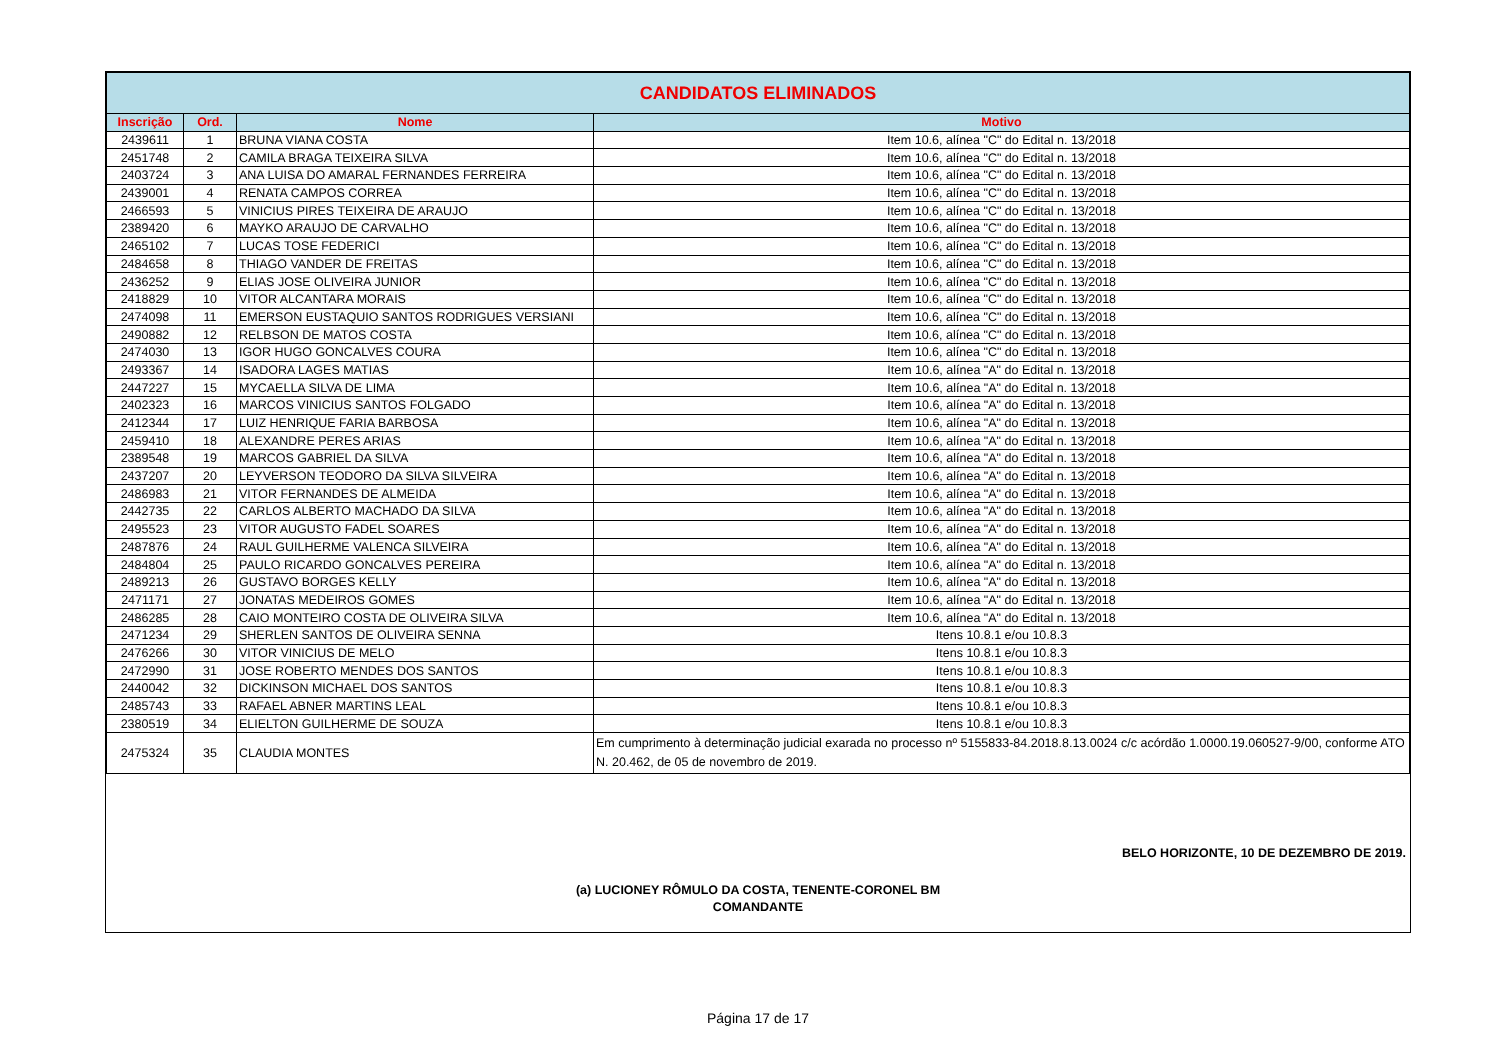| CANDIDATOS ELIMINADOS | | | |
| Inscrição | Ord. | Nome | Motivo |
| 2439611 | 1 | BRUNA VIANA COSTA | Item 10.6, alínea "C" do Edital n. 13/2018 |
| 2451748 | 2 | CAMILA BRAGA TEIXEIRA SILVA | Item 10.6, alínea "C" do Edital n. 13/2018 |
| 2403724 | 3 | ANA LUISA DO AMARAL FERNANDES FERREIRA | Item 10.6, alínea "C" do Edital n. 13/2018 |
| 2439001 | 4 | RENATA CAMPOS CORREA | Item 10.6, alínea "C" do Edital n. 13/2018 |
| 2466593 | 5 | VINICIUS PIRES TEIXEIRA DE ARAUJO | Item 10.6, alínea "C" do Edital n. 13/2018 |
| 2389420 | 6 | MAYKO ARAUJO DE CARVALHO | Item 10.6, alínea "C" do Edital n. 13/2018 |
| 2465102 | 7 | LUCAS TOSE FEDERICI | Item 10.6, alínea "C" do Edital n. 13/2018 |
| 2484658 | 8 | THIAGO VANDER DE FREITAS | Item 10.6, alínea "C" do Edital n. 13/2018 |
| 2436252 | 9 | ELIAS JOSE OLIVEIRA JUNIOR | Item 10.6, alínea "C" do Edital n. 13/2018 |
| 2418829 | 10 | VITOR ALCANTARA MORAIS | Item 10.6, alínea "C" do Edital n. 13/2018 |
| 2474098 | 11 | EMERSON EUSTAQUIO SANTOS RODRIGUES VERSIANI | Item 10.6, alínea "C" do Edital n. 13/2018 |
| 2490882 | 12 | RELBSON DE MATOS COSTA | Item 10.6, alínea "C" do Edital n. 13/2018 |
| 2474030 | 13 | IGOR HUGO GONCALVES COURA | Item 10.6, alínea "C" do Edital n. 13/2018 |
| 2493367 | 14 | ISADORA LAGES MATIAS | Item 10.6, alínea "A" do Edital n. 13/2018 |
| 2447227 | 15 | MYCAELLA SILVA DE LIMA | Item 10.6, alínea "A" do Edital n. 13/2018 |
| 2402323 | 16 | MARCOS VINICIUS SANTOS FOLGADO | Item 10.6, alínea "A" do Edital n. 13/2018 |
| 2412344 | 17 | LUIZ HENRIQUE FARIA BARBOSA | Item 10.6, alínea "A" do Edital n. 13/2018 |
| 2459410 | 18 | ALEXANDRE PERES ARIAS | Item 10.6, alínea "A" do Edital n. 13/2018 |
| 2389548 | 19 | MARCOS GABRIEL DA SILVA | Item 10.6, alínea "A" do Edital n. 13/2018 |
| 2437207 | 20 | LEYVERSON TEODORO DA SILVA SILVEIRA | Item 10.6, alínea "A" do Edital n. 13/2018 |
| 2486983 | 21 | VITOR FERNANDES DE ALMEIDA | Item 10.6, alínea "A" do Edital n. 13/2018 |
| 2442735 | 22 | CARLOS ALBERTO MACHADO DA SILVA | Item 10.6, alínea "A" do Edital n. 13/2018 |
| 2495523 | 23 | VITOR AUGUSTO FADEL SOARES | Item 10.6, alínea "A" do Edital n. 13/2018 |
| 2487876 | 24 | RAUL GUILHERME VALENCA SILVEIRA | Item 10.6, alínea "A" do Edital n. 13/2018 |
| 2484804 | 25 | PAULO RICARDO GONCALVES PEREIRA | Item 10.6, alínea "A" do Edital n. 13/2018 |
| 2489213 | 26 | GUSTAVO BORGES KELLY | Item 10.6, alínea "A" do Edital n. 13/2018 |
| 2471171 | 27 | JONATAS MEDEIROS GOMES | Item 10.6, alínea "A" do Edital n. 13/2018 |
| 2486285 | 28 | CAIO MONTEIRO COSTA DE OLIVEIRA SILVA | Item 10.6, alínea "A" do Edital n. 13/2018 |
| 2471234 | 29 | SHERLEN SANTOS DE OLIVEIRA SENNA | Itens 10.8.1 e/ou 10.8.3 |
| 2476266 | 30 | VITOR VINICIUS DE MELO | Itens 10.8.1 e/ou 10.8.3 |
| 2472990 | 31 | JOSE ROBERTO MENDES DOS SANTOS | Itens 10.8.1 e/ou 10.8.3 |
| 2440042 | 32 | DICKINSON MICHAEL DOS SANTOS | Itens 10.8.1 e/ou 10.8.3 |
| 2485743 | 33 | RAFAEL ABNER MARTINS LEAL | Itens 10.8.1 e/ou 10.8.3 |
| 2380519 | 34 | ELIELTON GUILHERME DE SOUZA | Itens 10.8.1 e/ou 10.8.3 |
| 2475324 | 35 | CLAUDIA MONTES | Em cumprimento à determinação judicial exarada no processo nº 5155833-84.2018.8.13.0024 c/c acórdão 1.0000.19.060527-9/00, conforme ATO N. 20.462, de 05 de novembro de 2019. |
BELO HORIZONTE, 10 DE DEZEMBRO DE 2019.
(a) LUCIONEY RÔMULO DA COSTA, TENENTE-CORONEL BM
COMANDANTE
Página 17 de 17